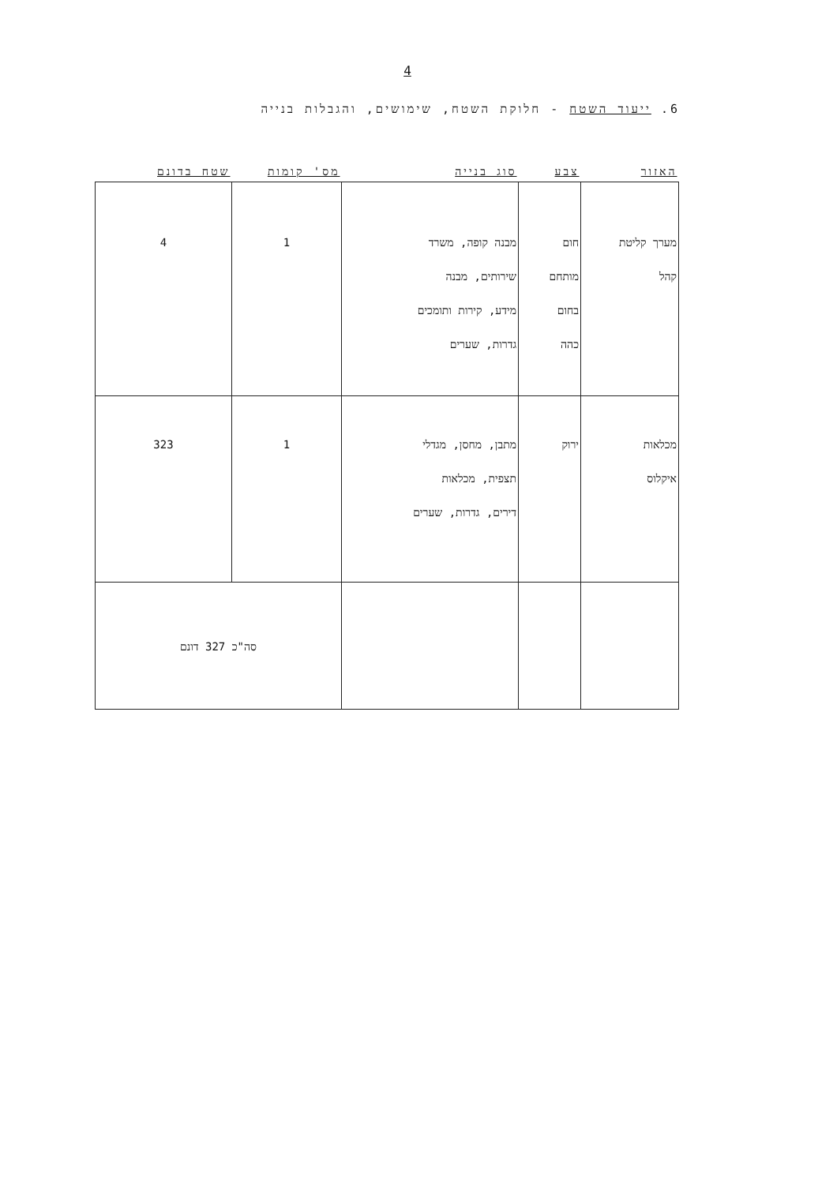4
6. ייעוד השטח - חלוקת השטח, שימושים, והגבלות בנייה
| האזור | צבע | סוג בנייה | מס' קומות | שטח בדונם |
| --- | --- | --- | --- | --- |
| מערך קליטת קהל | חום מותחם בחום כהה | מבנה קופה, משרד שירותים, מבנה מידע, קירות ותומכים גדרות, שערים | 1 | 4 |
| מכלאות איקלוס | ירוק | מתבן, מחסן, מגדלי תצפית, מכלאות דירים, גדרות, שערים | 1 | 323 |
| | | | סה"כ 327 דונם | |